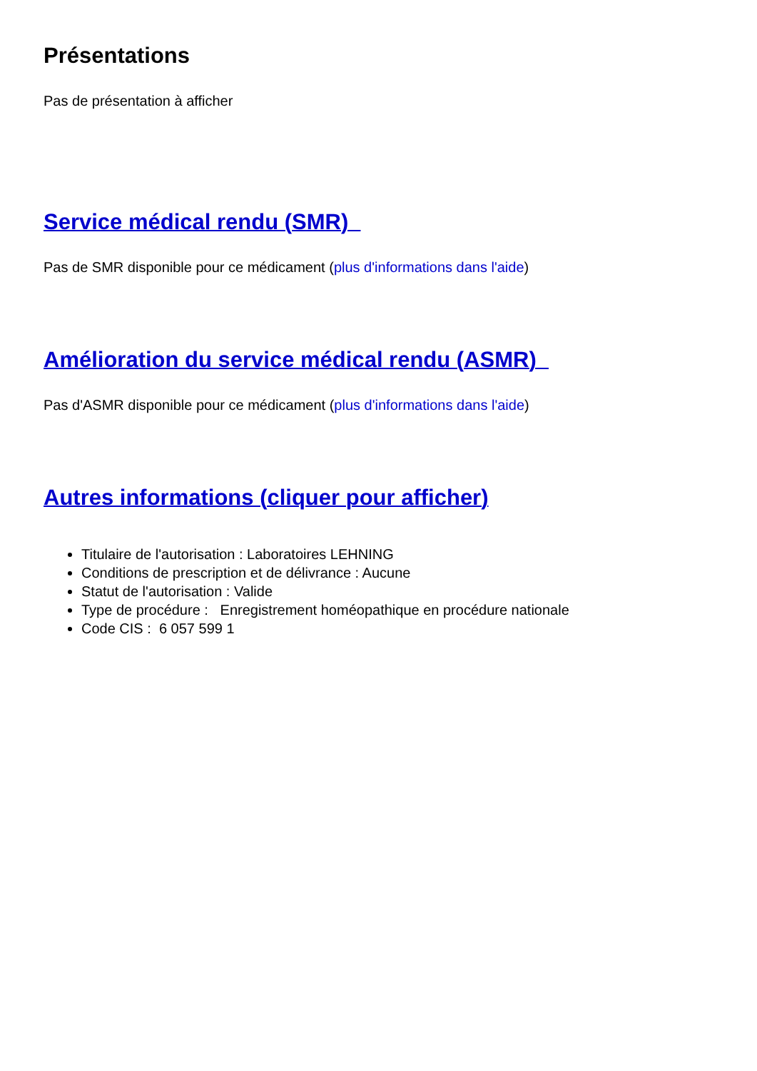Présentations
Pas de présentation à afficher
Service médical rendu (SMR)
Pas de SMR disponible pour ce médicament (plus d'informations dans l'aide)
Amélioration du service médical rendu (ASMR)
Pas d'ASMR disponible pour ce médicament (plus d'informations dans l'aide)
Autres informations (cliquer pour afficher)
Titulaire de l'autorisation : Laboratoires LEHNING
Conditions de prescription et de délivrance : Aucune
Statut de l'autorisation : Valide
Type de procédure : Enregistrement homéopathique en procédure nationale
Code CIS : 6 057 599 1